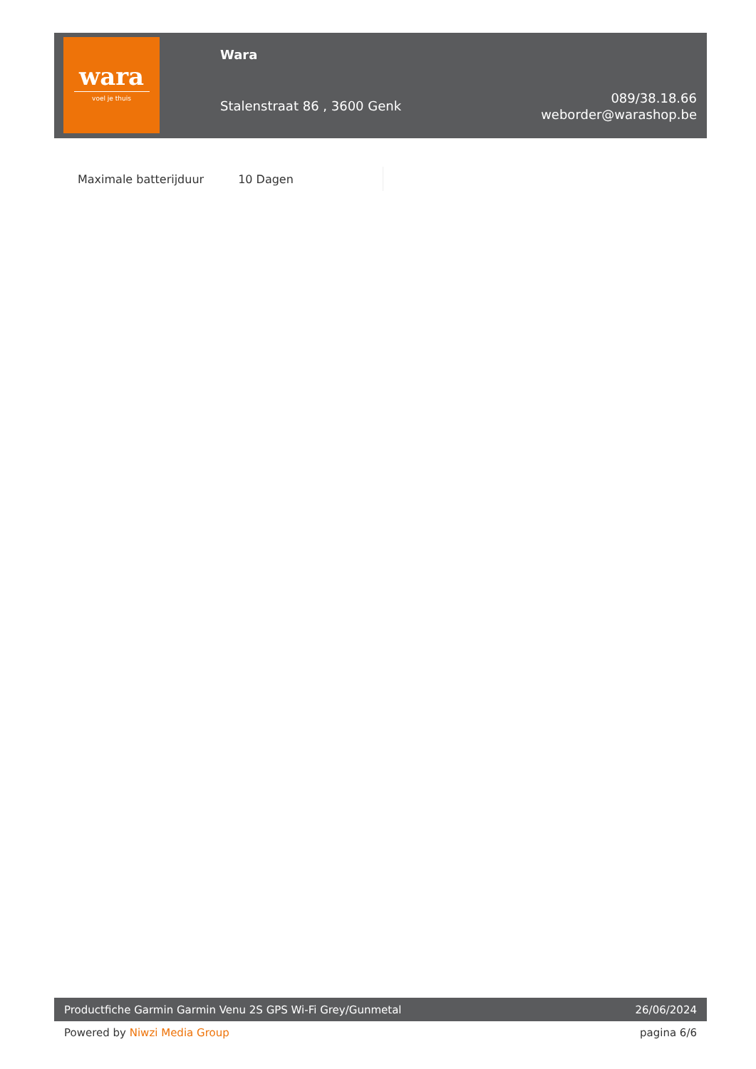wara
voel je thuis
Wara
Stalenstraat 86 , 3600 Genk
089/38.18.66
weborder@warashop.be
| Maximale batterijduur | 10 Dagen |
Productfiche Garmin Garmin Venu 2S GPS Wi-Fi Grey/Gunmetal 26/06/2024
Powered by Niwzi Media Group pagina 6/6